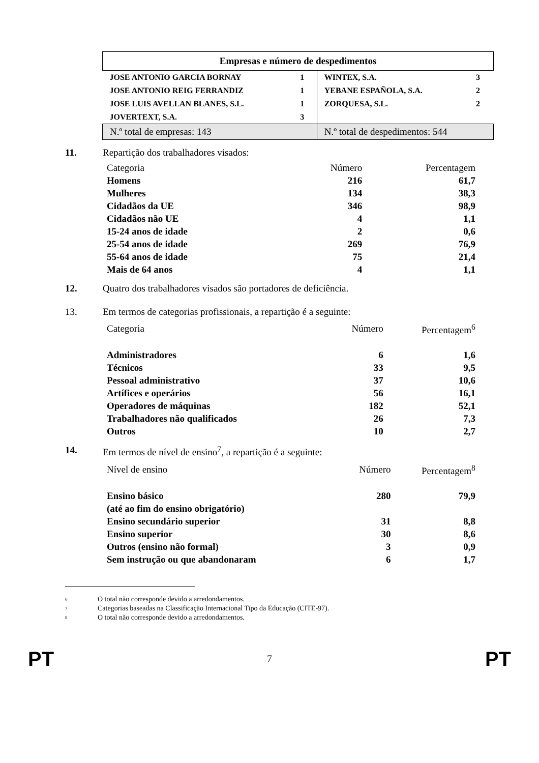| Empresas e número de despedimentos | | | |
| --- | --- | --- | --- |
| JOSE ANTONIO GARCIA BORNAY | 1 | WINTEX, S.A. | 3 |
| JOSE ANTONIO REIG FERRANDIZ | 1 | YEBANE ESPAÑOLA, S.A. | 2 |
| JOSE LUIS AVELLAN BLANES, S.L. | 1 | ZORQUESA, S.L. | 2 |
| JOVERTEXT, S.A. | 3 | | |
| N.º total de empresas: 143 | | N.º total de despedimentos: 544 | |
11. Repartição dos trabalhadores visados:
| Categoria | Número | Percentagem |
| Homens | 216 | 61,7 |
| Mulheres | 134 | 38,3 |
| Cidadãos da UE | 346 | 98,9 |
| Cidadãos não UE | 4 | 1,1 |
| 15-24 anos de idade | 2 | 0,6 |
| 25-54 anos de idade | 269 | 76,9 |
| 55-64 anos de idade | 75 | 21,4 |
| Mais de 64 anos | 4 | 1,1 |
12. Quatro dos trabalhadores visados são portadores de deficiência.
13. Em termos de categorias profissionais, a repartição é a seguinte:
| Categoria | Número | Percentagem<sup>6</sup> |
| Administradores | 6 | 1,6 |
| Técnicos | 33 | 9,5 |
| Pessoal administrativo | 37 | 10,6 |
| Artífices e operários | 56 | 16,1 |
| Operadores de máquinas | 182 | 52,1 |
| Trabalhadores não qualificados | 26 | 7,3 |
| Outros | 10 | 2,7 |
14. Em termos de nível de ensino<sup>7</sup>, a repartição é a seguinte:
| Nível de ensino | Número | Percentagem<sup>8</sup> |
| Ensino básico (até ao fim do ensino obrigatório) | 280 | 79,9 |
| Ensino secundário superior | 31 | 8,8 |
| Ensino superior | 30 | 8,6 |
| Outros (ensino não formal) | 3 | 0,9 |
| Sem instrução ou que abandonaram | 6 | 1,7 |
6 O total não corresponde devido a arredondamentos.
7 Categorias baseadas na Classificação Internacional Tipo da Educação (CITE-97).
8 O total não corresponde devido a arredondamentos.
PT 7 PT